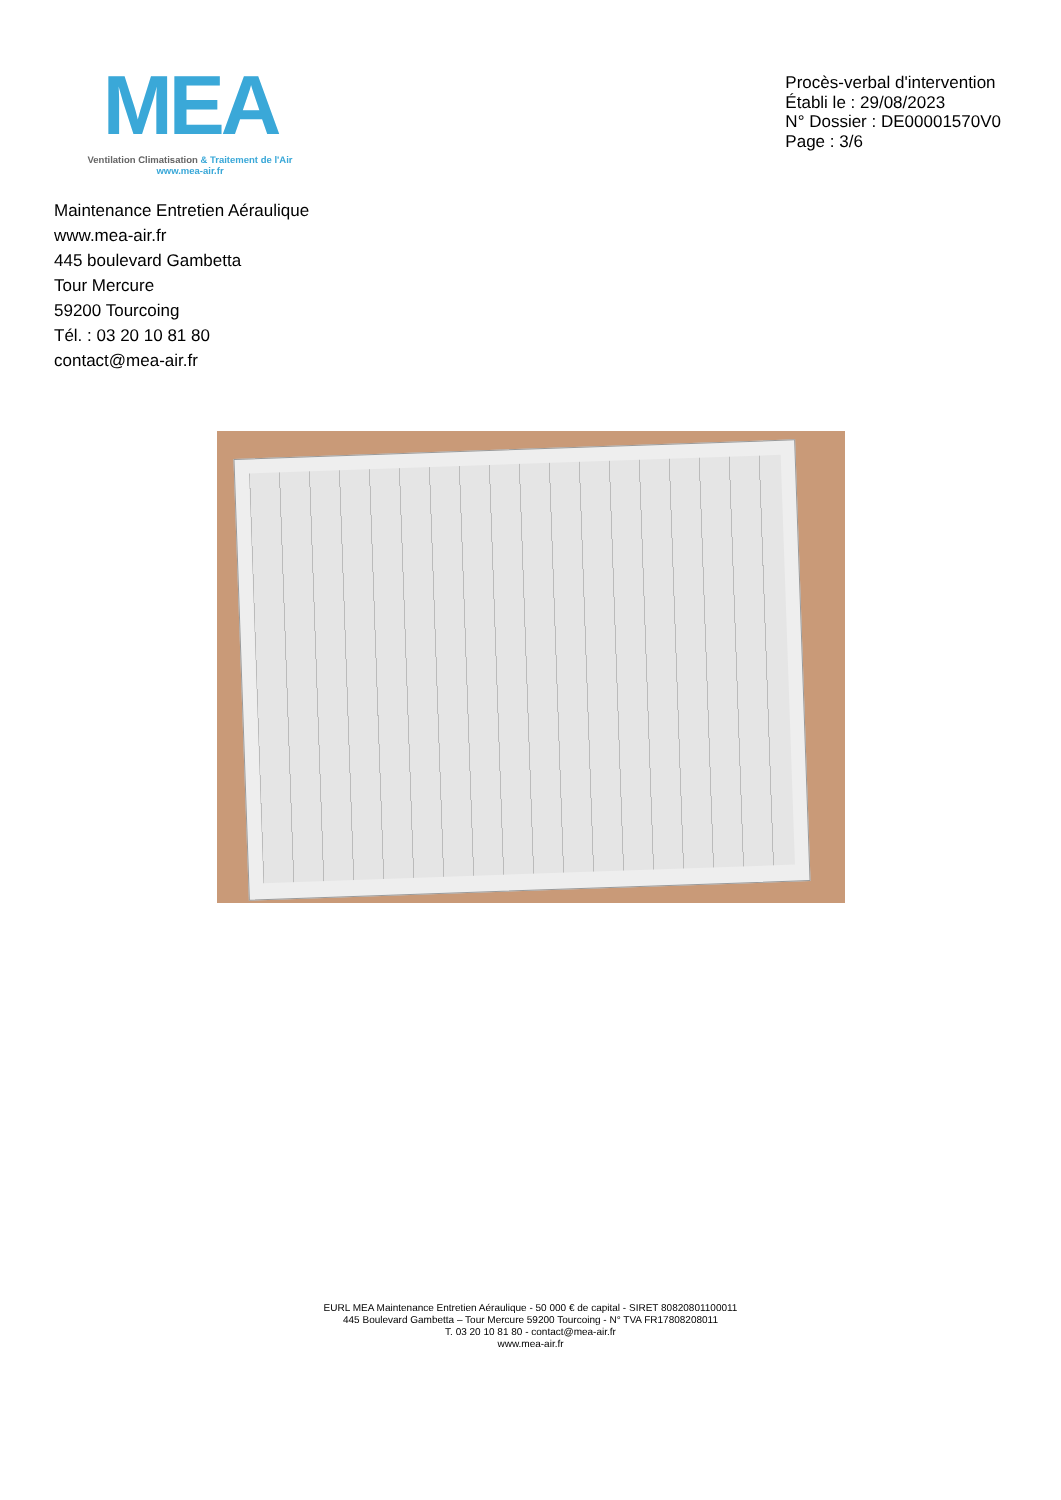MEA
Ventilation Climatisation & Traitement de l'Air
www.mea-air.fr
Procès-verbal d'intervention
Établi le : 29/08/2023
N° Dossier : DE00001570V0
Page : 3/6
Maintenance Entretien Aéraulique
www.mea-air.fr
445 boulevard Gambetta
Tour Mercure
59200 Tourcoing
Tél. : 03 20 10 81 80
contact@mea-air.fr
EURL MEA Maintenance Entretien Aéraulique - 50 000 € de capital - SIRET 80820801100011
445 Boulevard Gambetta – Tour Mercure 59200 Tourcoing - N° TVA FR17808208011
T. 03 20 10 81 80 - contact@mea-air.fr
www.mea-air.fr